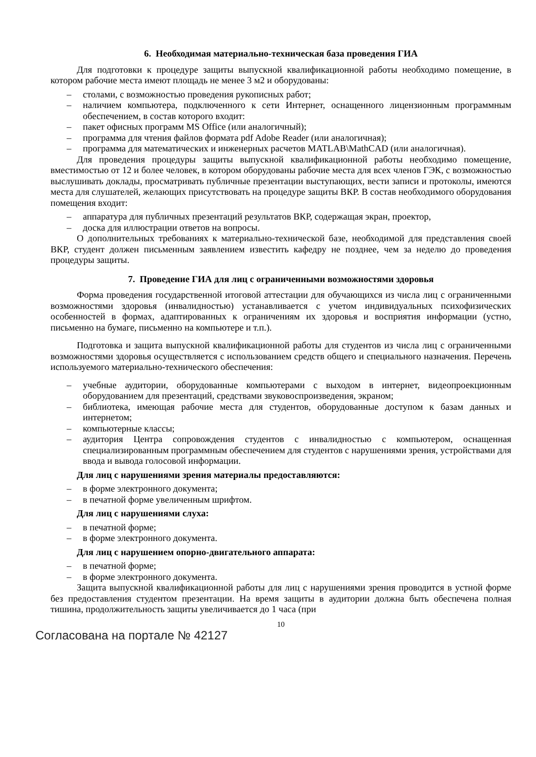6. Необходимая материально-техническая база проведения ГИА
Для подготовки к процедуре защиты выпускной квалификационной работы необходимо помещение, в котором рабочие места имеют площадь не менее 3 м2 и оборудованы:
– столами, с возможностью проведения рукописных работ;
– наличием компьютера, подключенного к сети Интернет, оснащенного лицензионным программным обеспечением, в состав которого входит:
– пакет офисных программ MS Office (или аналогичный);
– программа для чтения файлов формата pdf Adobe Reader (или аналогичная);
– программа для математических и инженерных расчетов MATLAB\MathCAD (или аналогичная).
Для проведения процедуры защиты выпускной квалификационной работы необходимо помещение, вместимостью от 12 и более человек, в котором оборудованы рабочие места для всех членов ГЭК, с возможностью выслушивать доклады, просматривать публичные презентации выступающих, вести записи и протоколы, имеются места для слушателей, желающих присутствовать на процедуре защиты ВКР. В состав необходимого оборудования помещения входит:
– аппаратура для публичных презентаций результатов ВКР, содержащая экран, проектор,
– доска для иллюстрации ответов на вопросы.
О дополнительных требованиях к материально-технической базе, необходимой для представления своей ВКР, студент должен письменным заявлением известить кафедру не позднее, чем за неделю до проведения процедуры защиты.
7. Проведение ГИА для лиц с ограниченными возможностями здоровья
Форма проведения государственной итоговой аттестации для обучающихся из числа лиц с ограниченными возможностями здоровья (инвалидностью) устанавливается с учетом индивидуальных психофизических особенностей в формах, адаптированных к ограничениям их здоровья и восприятия информации (устно, письменно на бумаге, письменно на компьютере и т.п.).
Подготовка и защита выпускной квалификационной работы для студентов из числа лиц с ограниченными возможностями здоровья осуществляется с использованием средств общего и специального назначения. Перечень используемого материально-технического обеспечения:
– учебные аудитории, оборудованные компьютерами с выходом в интернет, видеопроекционным оборудованием для презентаций, средствами звуковоспроизведения, экраном;
– библиотека, имеющая рабочие места для студентов, оборудованные доступом к базам данных и интернетом;
– компьютерные классы;
– аудитория Центра сопровождения студентов с инвалидностью с компьютером, оснащенная специализированным программным обеспечением для студентов с нарушениями зрения, устройствами для ввода и вывода голосовой информации.
Для лиц с нарушениями зрения материалы предоставляются:
– в форме электронного документа;
– в печатной форме увеличенным шрифтом.
Для лиц с нарушениями слуха:
– в печатной форме;
– в форме электронного документа.
Для лиц с нарушением опорно-двигательного аппарата:
– в печатной форме;
– в форме электронного документа.
Защита выпускной квалификационной работы для лиц с нарушениями зрения проводится в устной форме без предоставления студентом презентации. На время защиты в аудитории должна быть обеспечена полная тишина, продолжительность защиты увеличивается до 1 часа (при
10
Согласована на портале № 42127